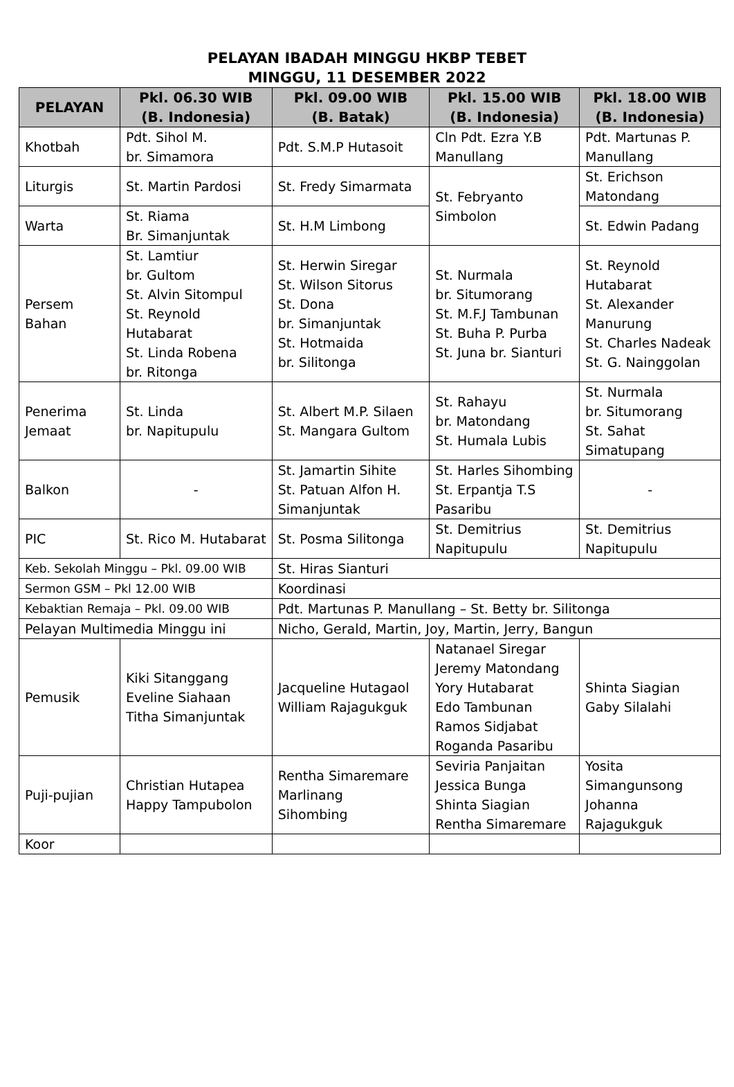PELAYAN IBADAH MINGGU HKBP TEBET
MINGGU, 11 DESEMBER 2022
| PELAYAN | Pkl. 06.30 WIB (B. Indonesia) | Pkl. 09.00 WIB (B. Batak) | Pkl. 15.00 WIB (B. Indonesia) | Pkl. 18.00 WIB (B. Indonesia) |
| --- | --- | --- | --- | --- |
| Khotbah | Pdt. Sihol M. br. Simamora | Pdt. S.M.P Hutasoit | Cln Pdt. Ezra Y.B Manullang | Pdt. Martunas P. Manullang |
| Liturgis | St. Martin Pardosi | St. Fredy Simarmata | St. Febryanto Simbolon | St. Erichson Matondang |
| Warta | St. Riama Br. Simanjuntak | St. H.M Limbong | | St. Edwin Padang |
| Persem Bahan | St. Lamtiur br. Gultom St. Alvin Sitompul St. Reynold Hutabarat St. Linda Robena br. Ritonga | St. Herwin Siregar St. Wilson Sitorus St. Dona br. Simanjuntak St. Hotmaida br. Silitonga | St. Nurmala br. Situmorang St. M.F.J Tambunan St. Buha P. Purba St. Juna br. Sianturi | St. Reynold Hutabarat St. Alexander Manurung St. Charles Nadeak St. G. Nainggolan |
| Penerima Jemaat | St. Linda br. Napitupulu | St. Albert M.P. Silaen St. Mangara Gultom | St. Rahayu br. Matondang St. Humala Lubis | St. Nurmala br. Situmorang St. Sahat Simatupang |
| Balkon | - | St. Jamartin Sihite St. Patuan Alfon H. Simanjuntak | St. Harles Sihombing St. Erpantja T.S Pasaribu | - |
| PIC | St. Rico M. Hutabarat | St. Posma Silitonga | St. Demitrius Napitupulu | St. Demitrius Napitupulu |
| Keb. Sekolah Minggu – Pkl. 09.00 WIB | | St. Hiras Sianturi | | |
| Sermon GSM – Pkl 12.00 WIB | | Koordinasi | | |
| Kebaktian Remaja – Pkl. 09.00 WIB | | Pdt. Martunas P. Manullang – St. Betty br. Silitonga | | |
| Pelayan Multimedia Minggu ini | | Nicho, Gerald, Martin, Joy, Martin, Jerry, Bangun | | |
| Pemusik | Kiki Sitanggang Eveline Siahaan Titha Simanjuntak | Jacqueline Hutagaol William Rajagukguk | Natanael Siregar Jeremy Matondang Yory Hutabarat Edo Tambunan Ramos Sidjabat Roganda Pasaribu | Shinta Siagian Gaby Silalahi |
| Puji-pujian | Christian Hutapea Happy Tampubolon | Rentha Simaremare Marlinang Sihombing | Seviria Panjaitan Jessica Bunga Shinta Siagian Rentha Simaremare | Yosita Simangunsong Johanna Rajagukguk |
| Koor | | | | |